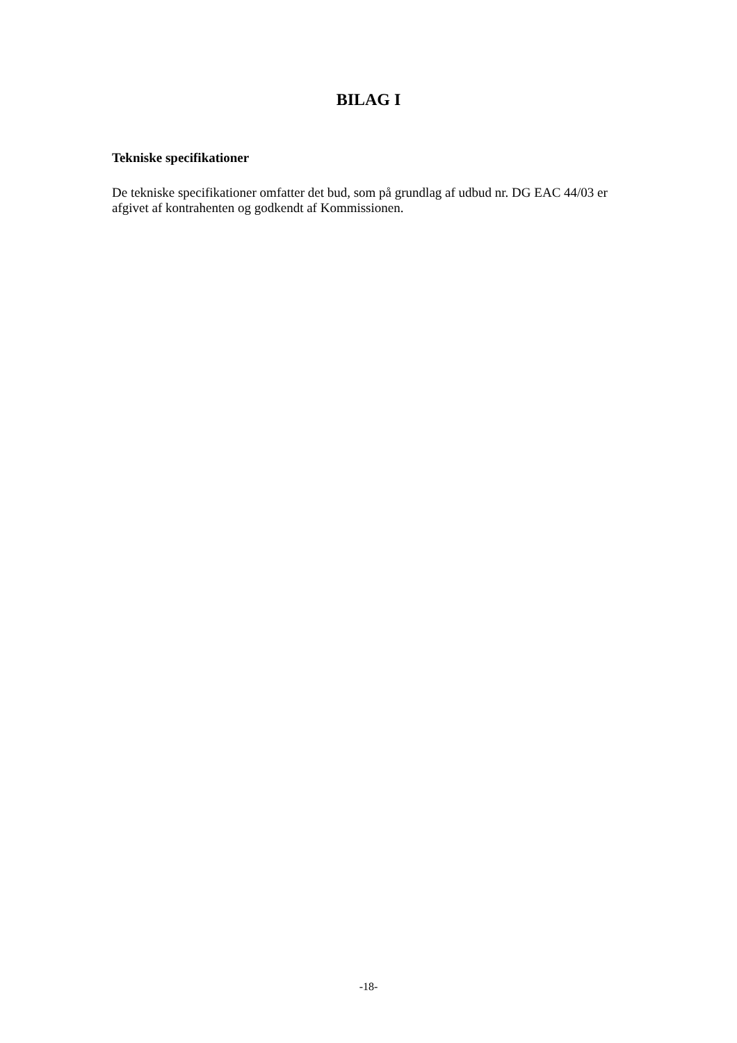BILAG I
Tekniske specifikationer
De tekniske specifikationer omfatter det bud, som på grundlag af udbud nr. DG EAC 44/03 er afgivet af kontrahenten og godkendt af Kommissionen.
-18-